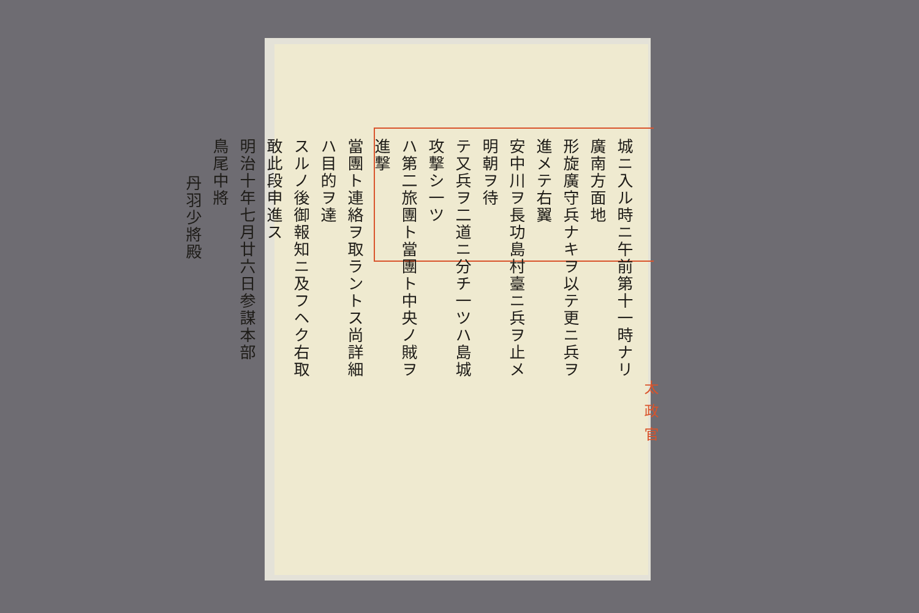城ニ入ル時ニ午前第十一時ナリ廣南方面地
形旋廣守兵ナキヲ以テ更ニ兵ヲ進メテ右翼
安中川ヲ長功島村臺ニ兵ヲ止メ明朝ヲ待
テ又兵ヲ二道ニ分チ一ツハ島城攻撃シ一ツ
ハ第二旅團ト當團ト中央ノ賊ヲ進撃
當團ト連絡ヲ取ラントス尚詳細ハ目的ヲ達
スルノ後御報知ニ及フヘク右取敢此段申進ス
明治十年七月廿六日参謀本部　鳥尾中將
丹羽少將殿
太政官